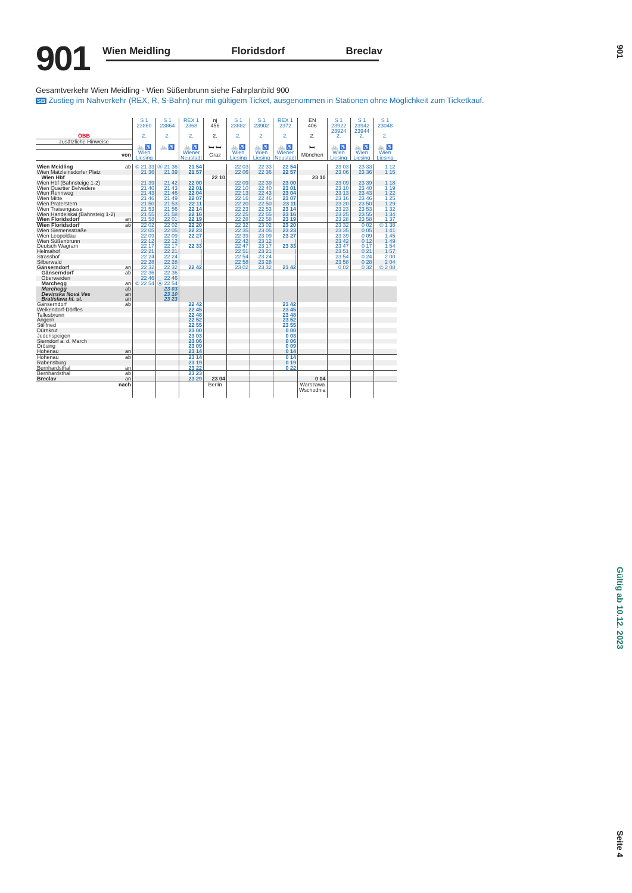901
Wien Meidling Floridsdorf Breclav
Gesamtverkehr Wien Meidling - Wien Süßenbrunn siehe Fahrplanbild 900
SB Zustieg im Nahverkehr (REX, R, S-Bahn) nur mit gültigem Ticket, ausgenommen in Stationen ohne Möglichkeit zum Ticketkauf.
| ÖBB | | S 1 23860 2. | S 1 23864 2. | REX 1 2368 2. | nj 456 2. | S 1 23882 2. | S 1 23902 2. | REX 1 2372 2. | EN 406 2. | S 1 23922 23924 2. | S 1 23942 23944 2. | S 1 23048 2. |
| zusätzliche Hinweise | | | | | | | | | | | | |
| | | 🚲 ♿ | 🚲 ♿ | 🚲 ♿ | 🛏 🛏 | 🚲 ♿ | 🚲 ♿ | 🚲 ♿ | 🛏 | 🚲 ♿ | 🚲 ♿ | 🚲 ♿ |
| von | | Wien Liesing | | Wiener Neustadt | Graz | Wien Liesing | Wien Liesing | Wiener Neustadt | München | Wien Liesing | Wien Liesing | Wien Liesing |
| Wien Meidling | ab | © 21 33 | Ⓐ 21 36 | 21 54 | | 22 03 | 22 33 | 22 54 | | 23 03 | 23 33 | 1 12 |
| Wien Matzleinsdorfer Platz | | 21 36 | 21 39 | 21 57 | | 22 06 | 22 36 | 22 57 | | 23 06 | 23 36 | 1 15 |
| Wien Hbf | | | | | 22 10 | | | | 23 10 | | | |
| Wien Hbf (Bahnsteige 1-2) | | 21 39 | 21 42 | 22 00 | | 22 09 | 22 39 | 23 00 | | 23 09 | 23 39 | 1 18 |
| Wien Quartier Belvedere | | 21 40 | 21 43 | 22 01 | | 22 10 | 22 40 | 23 01 | | 23 10 | 23 40 | 1 19 |
| Wien Rennweg | | 21 43 | 21 46 | 22 04 | | 22 13 | 22 43 | 23 04 | | 23 13 | 23 43 | 1 22 |
| Wien Mitte | | 21 46 | 21 49 | 22 07 | | 22 16 | 22 46 | 23 07 | | 23 16 | 23 46 | 1 25 |
| Wien Praterstern | | 21 50 | 21 53 | 22 11 | | 22 20 | 22 50 | 23 11 | | 23 20 | 23 50 | 1 29 |
| Wien Traisengasse | | 21 53 | 21 56 | 22 14 | | 22 23 | 22 53 | 23 14 | | 23 23 | 23 53 | 1 32 |
| Wien Handelskai (Bahnsteig 1-2) | | 21 55 | 21 58 | 22 16 | | 22 25 | 22 55 | 23 16 | | 23 25 | 23 55 | 1 34 |
| Wien Floridsdorf | an | 21 58 | 22 01 | 22 19 | | 22 28 | 22 58 | 23 19 | | 23 28 | 23 58 | 1 37 |
| Wien Floridsdorf | ab | 22 02 | 22 02 | 22 20 | | 22 32 | 23 02 | 23 20 | | 23 32 | 0 02 | © 1 38 |
| Wien Siemensstraße | | 22 05 | 22 05 | 22 23 | | 22 35 | 23 05 | 23 23 | | 23 35 | 0 05 | 1 41 |
| Wien Leopoldau | | 22 09 | 22 09 | 22 27 | | 22 39 | 23 09 | 23 27 | | 23 39 | 0 09 | 1 45 |
| Wien Süßenbrunn | | 22 12 | 22 12 | / | | 22 42 | 23 12 | / | | 23 42 | 0 12 | 1 49 |
| Deutsch Wagram | | 22 17 | 22 17 | 22 33 | | 22 47 | 23 17 | 23 33 | | 23 47 | 0 17 | 1 54 |
| Helmahof | | 22 21 | 22 21 | / | | 22 51 | 23 21 | / | | 23 51 | 0 21 | 1 57 |
| Strasshof | | 22 24 | 22 24 | / | | 22 54 | 23 24 | / | | 23 54 | 0 24 | 2 00 |
| Silberwald | | 22 28 | 22 28 | / | | 22 58 | 23 28 | / | | 23 58 | 0 28 | 2 04 |
| Gänserndorf | an | 22 32 | 22 32 | 22 42 | | 23 02 | 23 32 | 23 42 | | 0 02 | 0 32 | © 2 08 |
| Gänserndorf | ab | 22 36 | 22 36 | | | | | | | | | |
| Oberweiden | | 22 46 | 22 46 | | | | | | | | | |
| Marchegg | an | © 22 54 | Ⓐ 22 54 | | | | | | | | | |
| Marchegg | ab | | 23 03 | | | | | | | | | |
| Devínska Nová Ves | an | | 23 10 | | | | | | | | | |
| Bratislava hl. st. | an | | 23 23 | | | | | | | | | |
| Gänserndorf | ab | | | 22 42 | | | | 23 42 | | | | |
| Weikendorf-Dörfles | | | | 22 45 | | | | 23 45 | | | | |
| Tallesbrunn | | | | 22 48 | | | | 23 48 | | | | |
| Angern | | | | 22 52 | | | | 23 52 | | | | |
| Stillfried | | | | 22 55 | | | | 23 55 | | | | |
| Dürnkrut | | | | 23 00 | | | | 0 00 | | | | |
| Jedenspeigen | | | | 23 03 | | | | 0 03 | | | | |
| Sierndorf a. d. March | | | | 23 06 | | | | 0 06 | | | | |
| Drösing | | | | 23 09 | | | | 0 09 | | | | |
| Hohenau | an | | | 23 14 | | | | 0 14 | | | | |
| Hohenau | ab | | | 23 14 | | | | 0 14 | | | | |
| Rabensburg | | | | 23 19 | | | | 0 19 | | | | |
| Bernhardsthal | an | | | 23 22 | | | | 0 22 | | | | |
| Bernhardsthal | ab | | | 23 23 | | | | | | | | |
| Breclav | an | | | 23 29 | 23 04 | | | | 0 04 | | | |
| nach | | | | | Berlin | | | | Warszawa Wschodnia | | | |
901
Gültig ab 10.12. 2023
Seite 4